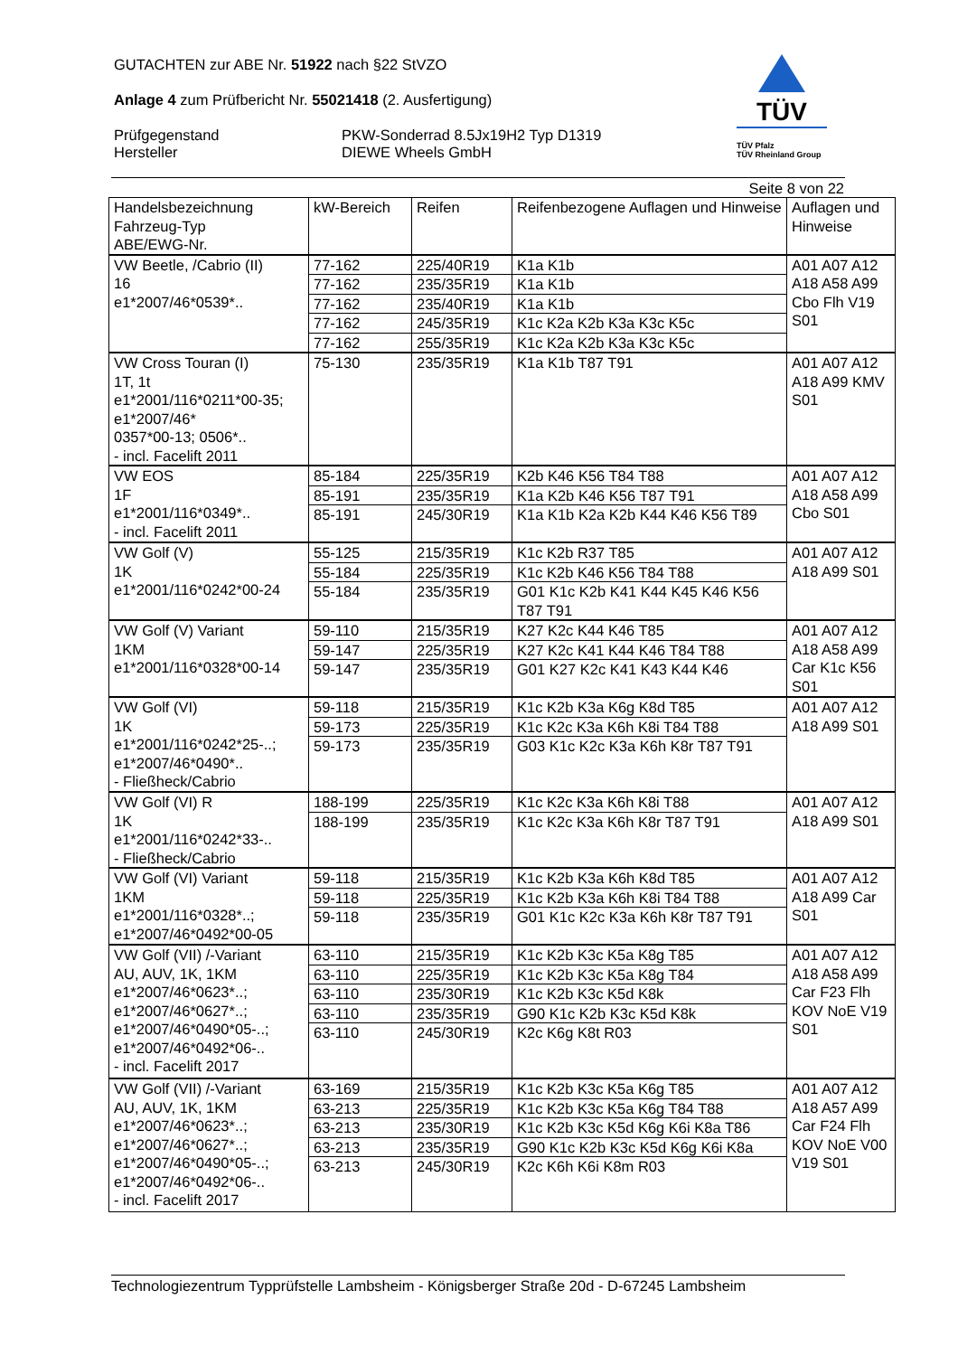GUTACHTEN zur ABE Nr. 51922 nach §22 StVZO
Anlage 4 zum Prüfbericht Nr. 55021418 (2. Ausfertigung)
Prüfgegenstand PKW-Sonderrad 8.5Jx19H2 Typ D1319
Hersteller DIEWE Wheels GmbH
TÜV
TÜV Pfalz
TÜV Rheinland Group
Seite 8 von 22
| Handelsbezeichnung Fahrzeug-Typ ABE/EWG-Nr. | kW-Bereich | Reifen | Reifenbezogene Auflagen und Hinweise | Auflagen und Hinweise |
| --- | --- | --- | --- | --- |
| VW Beetle, /Cabrio (II) 16 e1*2007/46*0539*.. | 77-162 | 225/40R19 | K1a K1b | A01 A07 A12 A18 A58 A99 Cbo Flh V19 S01 |
| | 77-162 | 235/35R19 | K1a K1b | |
| | 77-162 | 235/40R19 | K1a K1b | |
| | 77-162 | 245/35R19 | K1c K2a K2b K3a K3c K5c | |
| | 77-162 | 255/35R19 | K1c K2a K2b K3a K3c K5c | |
| VW Cross Touran (I) 1T, 1t e1*2001/116*0211*00-35; e1*2007/46* 0357*00-13; 0506*.. - incl. Facelift 2011 | 75-130 | 235/35R19 | K1a K1b T87 T91 | A01 A07 A12 A18 A99 KMV S01 |
| VW EOS 1F e1*2001/116*0349*.. - incl. Facelift 2011 | 85-184 | 225/35R19 | K2b K46 K56 T84 T88 | A01 A07 A12 A18 A58 A99 Cbo S01 |
| | 85-191 | 235/35R19 | K1a K2b K46 K56 T87 T91 | |
| | 85-191 | 245/30R19 | K1a K1b K2a K2b K44 K46 K56 T89 | |
| VW Golf (V) 1K e1*2001/116*0242*00-24 | 55-125 | 215/35R19 | K1c K2b R37 T85 | A01 A07 A12 A18 A99 S01 |
| | 55-184 | 225/35R19 | K1c K2b K46 K56 T84 T88 | |
| | 55-184 | 235/35R19 | G01 K1c K2b K41 K44 K45 K46 K56 T87 T91 | |
| VW Golf (V) Variant 1KM e1*2001/116*0328*00-14 | 59-110 | 215/35R19 | K27 K2c K44 K46 T85 | A01 A07 A12 A18 A58 A99 Car K1c K56 S01 |
| | 59-147 | 225/35R19 | K27 K2c K41 K44 K46 T84 T88 | |
| | 59-147 | 235/35R19 | G01 K27 K2c K41 K43 K44 K46 | |
| VW Golf (VI) 1K e1*2001/116*0242*25-..; e1*2007/46*0490*.. - Fließheck/Cabrio | 59-118 | 215/35R19 | K1c K2b K3a K6g K8d T85 | A01 A07 A12 A18 A99 S01 |
| | 59-173 | 225/35R19 | K1c K2c K3a K6h K8i T84 T88 | |
| | 59-173 | 235/35R19 | G03 K1c K2c K3a K6h K8r T87 T91 | |
| VW Golf (VI) R 1K e1*2001/116*0242*33-.. - Fließheck/Cabrio | 188-199 | 225/35R19 | K1c K2c K3a K6h K8i T88 | A01 A07 A12 A18 A99 S01 |
| | 188-199 | 235/35R19 | K1c K2c K3a K6h K8r T87 T91 | |
| VW Golf (VI) Variant 1KM e1*2001/116*0328*..; e1*2007/46*0492*00-05 | 59-118 | 215/35R19 | K1c K2b K3a K6h K8d T85 | A01 A07 A12 A18 A99 Car S01 |
| | 59-118 | 225/35R19 | K1c K2b K3a K6h K8i T84 T88 | |
| | 59-118 | 235/35R19 | G01 K1c K2c K3a K6h K8r T87 T91 | |
| VW Golf (VII) /-Variant AU, AUV, 1K, 1KM e1*2007/46*0623*..; e1*2007/46*0627*..; e1*2007/46*0490*05-..; e1*2007/46*0492*06-.. - incl. Facelift 2017 | 63-110 | 215/35R19 | K1c K2b K3c K5a K8g T85 | A01 A07 A12 A18 A58 A99 Car F23 Flh KOV NoE V19 S01 |
| | 63-110 | 225/35R19 | K1c K2b K3c K5a K8g T84 | |
| | 63-110 | 235/30R19 | K1c K2b K3c K5d K8k | |
| | 63-110 | 235/35R19 | G90 K1c K2b K3c K5d K8k | |
| | 63-110 | 245/30R19 | K2c K6g K8t R03 | |
| VW Golf (VII) /-Variant AU, AUV, 1K, 1KM e1*2007/46*0623*..; e1*2007/46*0627*..; e1*2007/46*0490*05-..; e1*2007/46*0492*06-.. - incl. Facelift 2017 | 63-169 | 215/35R19 | K1c K2b K3c K5a K6g T85 | A01 A07 A12 A18 A57 A99 Car F24 Flh KOV NoE V00 V19 S01 |
| | 63-213 | 225/35R19 | K1c K2b K3c K5a K6g T84 T88 | |
| | 63-213 | 235/30R19 | K1c K2b K3c K5d K6g K6i K8a T86 | |
| | 63-213 | 235/35R19 | G90 K1c K2b K3c K5d K6g K6i K8a | |
| | 63-213 | 245/30R19 | K2c K6h K6i K8m R03 | |
Technologiezentrum Typprüfstelle Lambsheim - Königsberger Straße 20d - D-67245 Lambsheim